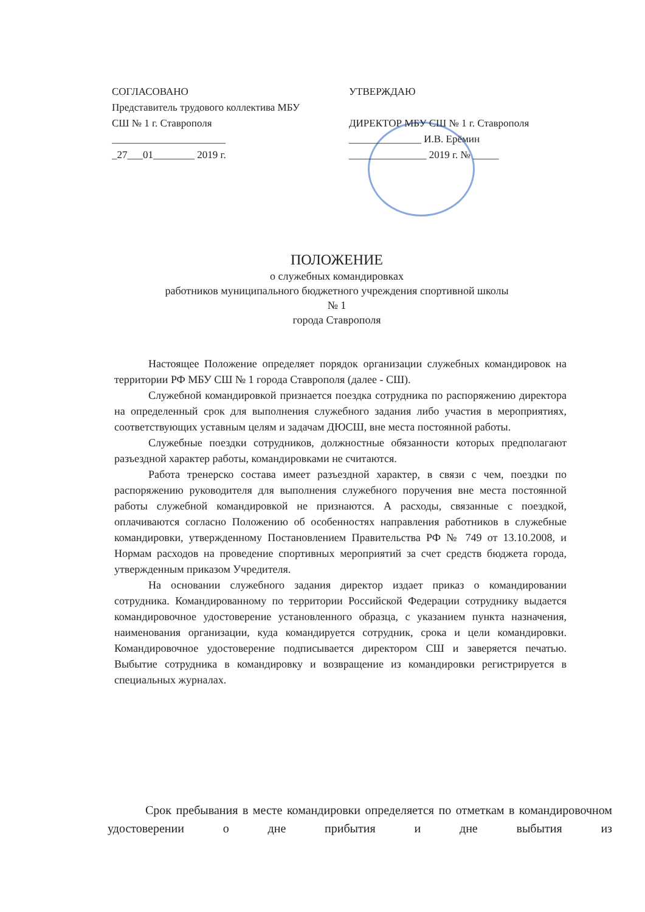СОГЛАСОВАНО
Представитель трудового коллектива МБУ
СШ № 1 г. Ставрополя
______________________
_27___01________ 2019 г.
УТВЕРЖДАЮ
ДИРЕКТОР МБУ СШ № 1 г. Ставрополя
______________ И.В. Ерёмин
_______________ 2019 г. № _____
ПОЛОЖЕНИЕ
о служебных командировках
работников муниципального бюджетного учреждения спортивной школы
№ 1
города Ставрополя
Настоящее Положение определяет порядок организации служебных командировок на территории РФ МБУ СШ № 1 города Ставрополя (далее - СШ).
Служебной командировкой признается поездка сотрудника по распоряжению директора на определенный срок для выполнения служебного задания либо участия в мероприятиях, соответствующих уставным целям и задачам ДЮСШ, вне места постоянной работы.
Служебные поездки сотрудников, должностные обязанности которых предполагают разъездной характер работы, командировками не считаются.
Работа тренерско состава имеет разъездной характер, в связи с чем, поездки по распоряжению руководителя для выполнения служебного поручения вне места постоянной работы служебной командировкой не признаются. А расходы, связанные с поездкой, оплачиваются согласно Положению об особенностях направления работников в служебные командировки, утвержденному Постановлением Правительства РФ № 749 от 13.10.2008, и Нормам расходов на проведение спортивных мероприятий за счет средств бюджета города, утвержденным приказом Учредителя.
На основании служебного задания директор издает приказ о командировании сотрудника. Командированному по территории Российской Федерации сотруднику выдается командировочное удостоверение установленного образца, с указанием пункта назначения, наименования организации, куда командируется сотрудник, срока и цели командировки. Командировочное удостоверение подписывается директором СШ и заверяется печатью. Выбытие сотрудника в командировку и возвращение из командировки регистрируется в специальных журналах.
Срок пребывания в месте командировки определяется по отметкам в командировочном удостоверении о дне прибытия и дне выбытия из